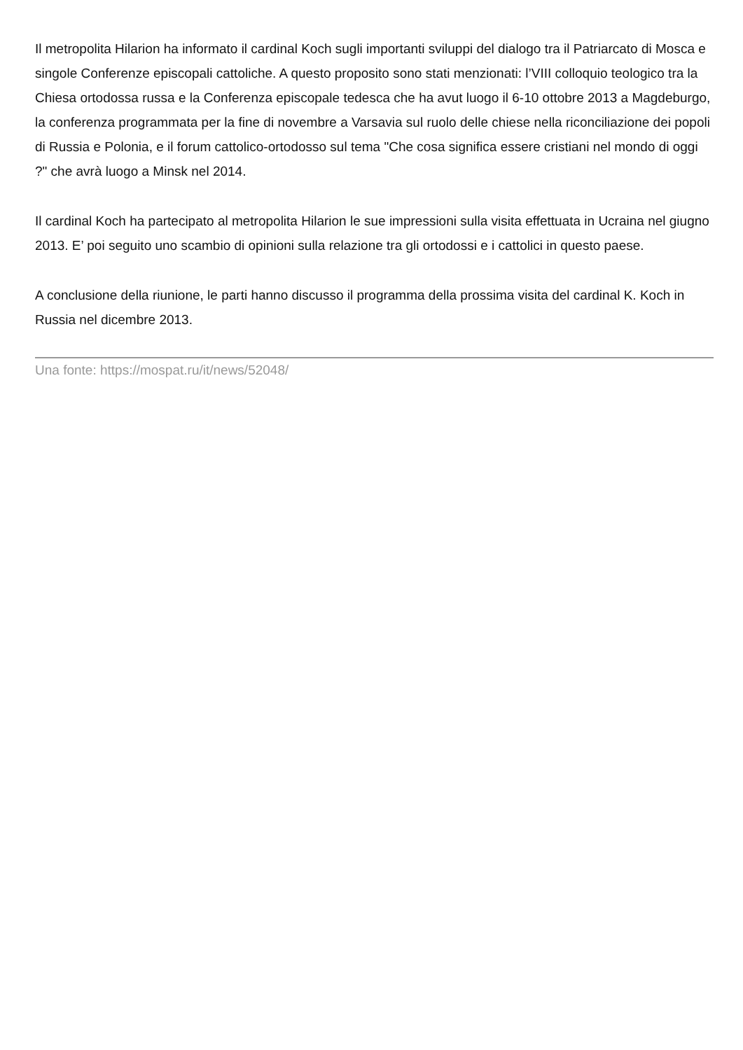Il metropolita Hilarion ha informato il cardinal Koch sugli importanti sviluppi del dialogo tra il Patriarcato di Mosca e singole Conferenze episcopali cattoliche. A questo proposito sono stati menzionati: l’VIII colloquio teologico tra la Chiesa ortodossa russa e la Conferenza episcopale tedesca che ha avut luogo il 6-10 ottobre 2013 a Magdeburgo, la conferenza programmata per la fine di novembre a Varsavia sul ruolo delle chiese nella riconciliazione dei popoli di Russia e Polonia, e il forum cattolico-ortodosso sul tema "Che cosa significa essere cristiani nel mondo di oggi ?" che avrà luogo a Minsk nel 2014.
Il cardinal Koch ha partecipato al metropolita Hilarion le sue impressioni sulla visita effettuata in Ucraina nel giugno 2013. E’ poi seguito uno scambio di opinioni sulla relazione tra gli ortodossi e i cattolici in questo paese.
A conclusione della riunione, le parti hanno discusso il programma della prossima visita del cardinal K. Koch in Russia nel dicembre 2013.
Una fonte: https://mospat.ru/it/news/52048/